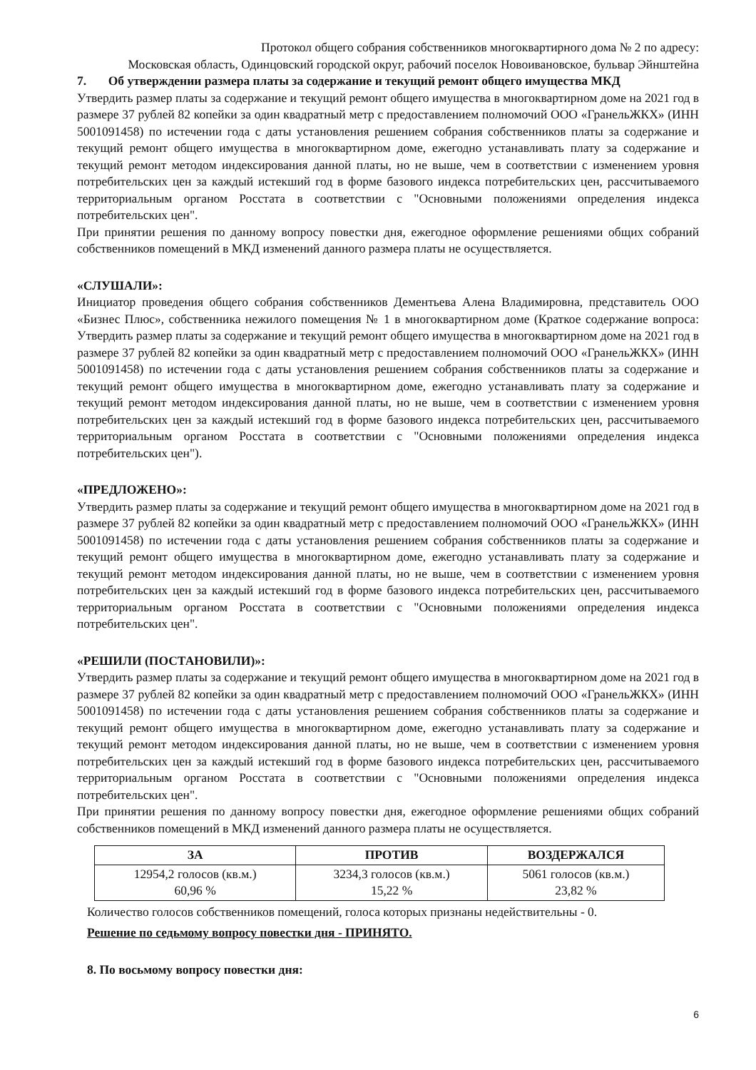Протокол общего собрания собственников многоквартирного дома № 2 по адресу:
Московская область, Одинцовский городской округ, рабочий поселок Новоивановское, бульвар Эйнштейна
7. Об утверждении размера платы за содержание и текущий ремонт общего имущества МКД
Утвердить размер платы за содержание и текущий ремонт общего имущества в многоквартирном доме на 2021 год в размере 37 рублей 82 копейки за один квадратный метр с предоставлением полномочий ООО «ГранельЖКХ» (ИНН 5001091458) по истечении года с даты установления решением собрания собственников платы за содержание и текущий ремонт общего имущества в многоквартирном доме, ежегодно устанавливать плату за содержание и текущий ремонт методом индексирования данной платы, но не выше, чем в соответствии с изменением уровня потребительских цен за каждый истекший год в форме базового индекса потребительских цен, рассчитываемого территориальным органом Росстата в соответствии с "Основными положениями определения индекса потребительских цен".
При принятии решения по данному вопросу повестки дня, ежегодное оформление решениями общих собраний собственников помещений в МКД изменений данного размера платы не осуществляется.
«СЛУШАЛИ»:
Инициатор проведения общего собрания собственников Дементьева Алена Владимировна, представитель ООО «Бизнес Плюс», собственника нежилого помещения № 1 в многоквартирном доме (Краткое содержание вопроса: Утвердить размер платы за содержание и текущий ремонт общего имущества в многоквартирном доме на 2021 год в размере 37 рублей 82 копейки за один квадратный метр с предоставлением полномочий ООО «ГранельЖКХ» (ИНН 5001091458) по истечении года с даты установления решением собрания собственников платы за содержание и текущий ремонт общего имущества в многоквартирном доме, ежегодно устанавливать плату за содержание и текущий ремонт методом индексирования данной платы, но не выше, чем в соответствии с изменением уровня потребительских цен за каждый истекший год в форме базового индекса потребительских цен, рассчитываемого территориальным органом Росстата в соответствии с "Основными положениями определения индекса потребительских цен").
«ПРЕДЛОЖЕНО»:
Утвердить размер платы за содержание и текущий ремонт общего имущества в многоквартирном доме на 2021 год в размере 37 рублей 82 копейки за один квадратный метр с предоставлением полномочий ООО «ГранельЖКХ» (ИНН 5001091458) по истечении года с даты установления решением собрания собственников платы за содержание и текущий ремонт общего имущества в многоквартирном доме, ежегодно устанавливать плату за содержание и текущий ремонт методом индексирования данной платы, но не выше, чем в соответствии с изменением уровня потребительских цен за каждый истекший год в форме базового индекса потребительских цен, рассчитываемого территориальным органом Росстата в соответствии с "Основными положениями определения индекса потребительских цен".
«РЕШИЛИ (ПОСТАНОВИЛИ)»:
Утвердить размер платы за содержание и текущий ремонт общего имущества в многоквартирном доме на 2021 год в размере 37 рублей 82 копейки за один квадратный метр с предоставлением полномочий ООО «ГранельЖКХ» (ИНН 5001091458) по истечении года с даты установления решением собрания собственников платы за содержание и текущий ремонт общего имущества в многоквартирном доме, ежегодно устанавливать плату за содержание и текущий ремонт методом индексирования данной платы, но не выше, чем в соответствии с изменением уровня потребительских цен за каждый истекший год в форме базового индекса потребительских цен, рассчитываемого территориальным органом Росстата в соответствии с "Основными положениями определения индекса потребительских цен".
При принятии решения по данному вопросу повестки дня, ежегодное оформление решениями общих собраний собственников помещений в МКД изменений данного размера платы не осуществляется.
| ЗА | ПРОТИВ | ВОЗДЕРЖАЛСЯ |
| --- | --- | --- |
| 12954,2 голосов (кв.м.) 60,96 % | 3234,3 голосов (кв.м.) 15,22 % | 5061 голосов (кв.м.) 23,82 % |
Количество голосов собственников помещений, голоса которых признаны недействительны - 0.
Решение по седьмому вопросу повестки дня - ПРИНЯТО.
8. По восьмому вопросу повестки дня:
6